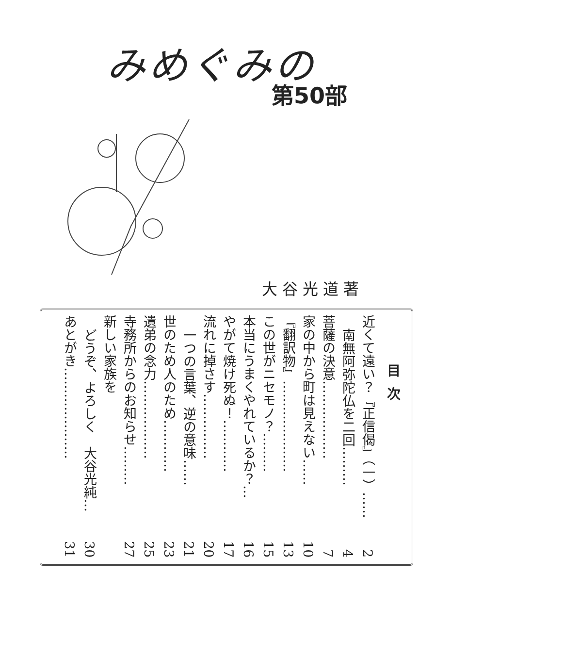みめぐみの
第50部
大谷光道著
目次
近くて遠い？『正信偈』（一）…… 2
南無阿弥陀仏を二回……… 4
菩薩の決意……………… 7
家の中から町は見えない…… 10
『翻訳物』………………… 13
この世がニセモノ？……… 15
本当にうまくやれているか？… 16
やがて焼け死ぬ！………… 17
流れに掉さす…………… 20
一つの言葉、逆の意味…… 21
世のため人のため………… 23
遺弟の念力……………… 25
寺務所からのお知らせ……… 27
新しい家族を
どうぞ、よろしく　大谷光純… 30
あとがき………………… 31